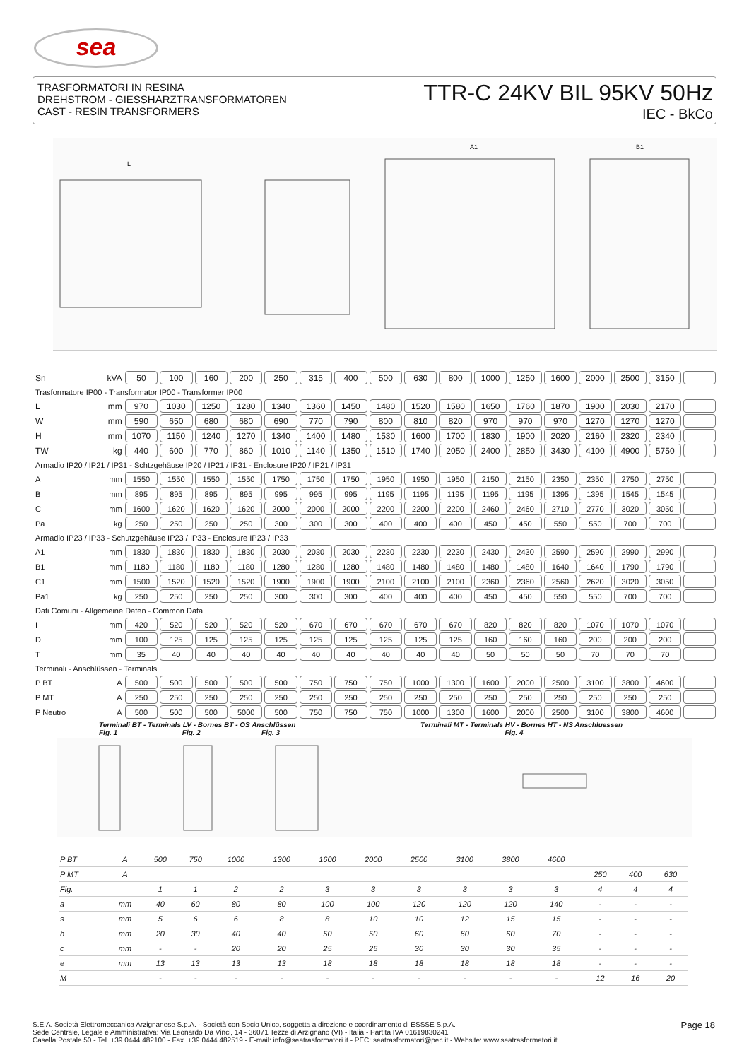sea
TRASFORMATORI IN RESINA
DREHSTROM - GIESSHARZTRANSFORMATOREN
CAST - RESIN TRANSFORMERS
TTR-C 24KV BIL 95KV 50Hz
IEC - BkCo
L
A1
B1
| Sn | kVA | 50 | 100 | 160 | 200 | 250 | 315 | 400 | 500 | 630 | 800 | 1000 | 1250 | 1600 | 2000 | 2500 | 3150 | |
| Trasformatore IP00 - Transformator IP00 - Transformer IP00 | | | | | | | | | | | | | | | | | | |
| L | mm | 970 | 1030 | 1250 | 1280 | 1340 | 1360 | 1450 | 1480 | 1520 | 1580 | 1650 | 1760 | 1870 | 1900 | 2030 | 2170 | |
| W | mm | 590 | 650 | 680 | 680 | 690 | 770 | 790 | 800 | 810 | 820 | 970 | 970 | 970 | 1270 | 1270 | 1270 | |
| H | mm | 1070 | 1150 | 1240 | 1270 | 1340 | 1400 | 1480 | 1530 | 1600 | 1700 | 1830 | 1900 | 2020 | 2160 | 2320 | 2340 | |
| TW | kg | 440 | 600 | 770 | 860 | 1010 | 1140 | 1350 | 1510 | 1740 | 2050 | 2400 | 2850 | 3430 | 4100 | 4900 | 5750 | |
| Armadio IP20 / IP21 / IP31 - Schtzgehäuse IP20 / IP21 / IP31 - Enclosure IP20 / IP21 / IP31 | | | | | | | | | | | | | | | | | | |
| A | mm | 1550 | 1550 | 1550 | 1550 | 1750 | 1750 | 1750 | 1950 | 1950 | 1950 | 2150 | 2150 | 2350 | 2350 | 2750 | 2750 | |
| B | mm | 895 | 895 | 895 | 895 | 995 | 995 | 995 | 1195 | 1195 | 1195 | 1195 | 1195 | 1395 | 1395 | 1545 | 1545 | |
| C | mm | 1600 | 1620 | 1620 | 1620 | 2000 | 2000 | 2000 | 2200 | 2200 | 2200 | 2460 | 2460 | 2710 | 2770 | 3020 | 3050 | |
| Pa | kg | 250 | 250 | 250 | 250 | 300 | 300 | 300 | 400 | 400 | 400 | 450 | 450 | 550 | 550 | 700 | 700 | |
| Armadio IP23 / IP33 - Schutzgehäuse IP23 / IP33 - Enclosure IP23 / IP33 | | | | | | | | | | | | | | | | | | |
| A1 | mm | 1830 | 1830 | 1830 | 1830 | 2030 | 2030 | 2030 | 2230 | 2230 | 2230 | 2430 | 2430 | 2590 | 2590 | 2990 | 2990 | |
| B1 | mm | 1180 | 1180 | 1180 | 1180 | 1280 | 1280 | 1280 | 1480 | 1480 | 1480 | 1480 | 1480 | 1640 | 1640 | 1790 | 1790 | |
| C1 | mm | 1500 | 1520 | 1520 | 1520 | 1900 | 1900 | 1900 | 2100 | 2100 | 2100 | 2360 | 2360 | 2560 | 2620 | 3020 | 3050 | |
| Pa1 | kg | 250 | 250 | 250 | 250 | 300 | 300 | 300 | 400 | 400 | 400 | 450 | 450 | 550 | 550 | 700 | 700 | |
| Dati Comuni - Allgemeine Daten - Common Data | | | | | | | | | | | | | | | | | | |
| I | mm | 420 | 520 | 520 | 520 | 520 | 670 | 670 | 670 | 670 | 670 | 820 | 820 | 820 | 1070 | 1070 | 1070 | |
| D | mm | 100 | 125 | 125 | 125 | 125 | 125 | 125 | 125 | 125 | 125 | 160 | 160 | 160 | 200 | 200 | 200 | |
| T | mm | 35 | 40 | 40 | 40 | 40 | 40 | 40 | 40 | 40 | 40 | 50 | 50 | 50 | 70 | 70 | 70 | |
| Terminali - Anschlüssen - Terminals | | | | | | | | | | | | | | | | | | |
| P BT | A | 500 | 500 | 500 | 500 | 500 | 750 | 750 | 750 | 1000 | 1300 | 1600 | 2000 | 2500 | 3100 | 3800 | 4600 | |
| P MT | A | 250 | 250 | 250 | 250 | 250 | 250 | 250 | 250 | 250 | 250 | 250 | 250 | 250 | 250 | 250 | 250 | |
| P Neutro | A | 500 | 500 | 500 | 5000 | 500 | 750 | 750 | 750 | 1000 | 1300 | 1600 | 2000 | 2500 | 3100 | 3800 | 4600 | |
Terminali BT - Terminals LV - Bornes BT - OS Anschlüssen
Fig. 1 Fig. 2 Fig. 3
Terminali MT - Terminals HV - Bornes HT - NS Anschluessen
Fig. 4
| P BT | A | 500 | 750 | 1000 | 1300 | 1600 | 2000 | 2500 | 3100 | 3800 | 4600 | | | | |
| P MT | A | | | | | | | | | | | | 250 | 400 | 630 |
| Fig. | | 1 | 1 | 2 | 2 | 3 | 3 | 3 | 3 | 3 | 3 | | 4 | 4 | 4 |
| a | mm | 40 | 60 | 80 | 80 | 100 | 100 | 120 | 120 | 120 | 140 | | - | - | - |
| s | mm | 5 | 6 | 6 | 8 | 8 | 10 | 10 | 12 | 15 | 15 | | - | - | - |
| b | mm | 20 | 30 | 40 | 40 | 50 | 50 | 60 | 60 | 60 | 70 | | - | - | - |
| c | mm | - | - | 20 | 20 | 25 | 25 | 30 | 30 | 30 | 35 | | - | - | - |
| e | mm | 13 | 13 | 13 | 13 | 18 | 18 | 18 | 18 | 18 | 18 | | - | - | - |
| M | | - | - | - | - | - | - | - | - | - | - | | 12 | 16 | 20 |
S.E.A. Società Elettromeccanica Arzignanese S.p.A. - Società con Socio Unico, soggetta a direzione e coordinamento di ESSSE S.p.A.
Sede Centrale, Legale e Amministrativa: Via Leonardo Da Vinci, 14 - 36071 Tezze di Arzignano (VI) - Italia - Partita IVA 01619830241
Casella Postale 50 - Tel. +39 0444 482100 - Fax. +39 0444 482519 - E-mail: info@seatrasformatori.it - PEC: seatrasformatori@pec.it - Website: www.seatrasformatori.it
Page 18